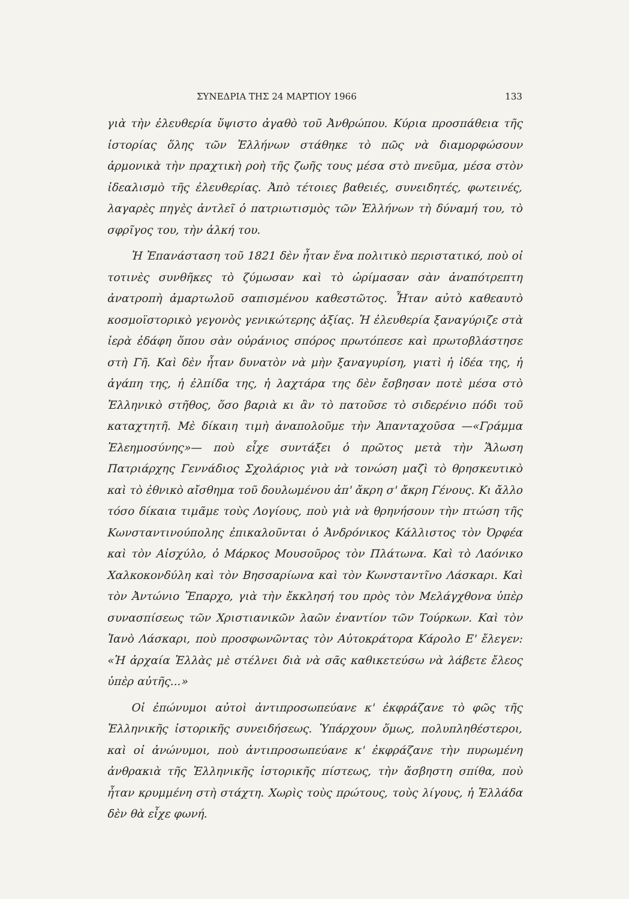ΣΥΝΕΔΡΙΑ ΤΗΣ 24 ΜΑΡΤΙΟΥ 1966 133
γιὰ τὴν ἐλευθερία ὕψιστο ἀγαθὸ τοῦ Ἀνθρώπου. Κύρια προσπάθεια τῆς ἱστορίας ὅλης τῶν Ἑλλήνων στάθηκε τὸ πῶς νὰ διαμορφώσουν ἁρμονικὰ τὴν πραχτικὴ ροὴ τῆς ζωῆς τους μέσα στὸ πνεῦμα, μέσα στὸν ἰδεαλισμὸ τῆς ἐλευθερίας. Ἀπὸ τέτοιες βαθειές, συνειδητές, φωτεινές, λαγαρὲς πηγὲς ἀντλεῖ ὁ πατριωτισμὸς τῶν Ἑλλήνων τὴ δύναμή του, τὸ σφρῖγος του, τὴν ἀλκή του.
Ἡ Ἐπανάσταση τοῦ 1821 δὲν ἦταν ἕνα πολιτικὸ περιστατικό, ποὺ οἱ τοτινὲς συνθῆκες τὸ ζύμωσαν καὶ τὸ ὡρίμασαν σὰν ἀναπότρεπτη ἀνατροπὴ ἁμαρτωλοῦ σαπισμένου καθεστῶτος. Ἦταν αὐτὸ καθεαυτὸ κοσμοϊστορικὸ γεγονὸς γενικώτερης ἀξίας. Ἡ ἐλευθερία ξαναγύριζε στὰ ἱερὰ ἐδάφη ὅπου σὰν οὐράνιος σπόρος πρωτόπεσε καὶ πρωτοβλάστησε στὴ Γῆ. Καὶ δὲν ἦταν δυνατὸν νὰ μὴν ξαναγυρίση, γιατὶ ἡ ἰδέα της, ἡ ἀγάπη της, ἡ ἐλπίδα της, ἡ λαχτάρα της δὲν ἔσβησαν ποτὲ μέσα στὸ Ἑλληνικὸ στῆθος, ὅσο βαριὰ κι ἂν τὸ πατοῦσε τὸ σιδερένιο πόδι τοῦ καταχτητῆ. Μὲ δίκαιη τιμὴ ἀναπολοῦμε τὴν Ἁπανταχοῦσα —«Γράμμα Ἐλεημοσύνης»— ποὺ εἶχε συντάξει ὁ πρῶτος μετὰ τὴν Ἅλωση Πατριάρχης Γεννάδιος Σχολάριος γιὰ νὰ τονώση μαζὶ τὸ θρησκευτικὸ καὶ τὸ ἐθνικὸ αἴσθημα τοῦ δουλωμένου ἀπ' ἄκρη σ' ἄκρη Γένους. Κι ἄλλο τόσο δίκαια τιμᾶμε τοὺς Λογίους, ποὺ γιὰ νὰ θρηνήσουν τὴν πτώση τῆς Κωνσταντινούπολης ἐπικαλοῦνται ὁ Ἀνδρόνικος Κάλλιστος τὸν Ὀρφέα καὶ τὸν Αἰσχύλο, ὁ Μάρκος Μουσοῦρος τὸν Πλάτωνα. Καὶ τὸ Λαόνικο Χαλκοκονδύλη καὶ τὸν Βησσαρίωνα καὶ τὸν Κωνσταντῖνο Λάσκαρι. Καὶ τὸν Ἀντώνιο Ἔπαρχο, γιὰ τὴν ἔκκλησή του πρὸς τὸν Μελάγχθονα ὑπὲρ συνασπίσεως τῶν Χριστιανικῶν λαῶν ἐναντίον τῶν Τούρκων. Καὶ τὸν Ἰανὸ Λάσκαρι, ποὺ προσφωνῶντας τὸν Αὐτοκράτορα Κάρολο Ε' ἔλεγεν: «Ἡ ἀρχαία Ἑλλὰς μὲ στέλνει διὰ νὰ σᾶς καθικετεύσω νὰ λάβετε ἔλεος ὑπὲρ αὐτῆς...»
Οἱ ἐπώνυμοι αὐτοὶ ἀντιπροσωπεύανε κ' ἐκφράζανε τὸ φῶς τῆς Ἑλληνικῆς ἱστορικῆς συνειδήσεως. Ὑπάρχουν ὅμως, πολυπληθέστεροι, καὶ οἱ ἀνώνυμοι, ποὺ ἀντιπροσωπεύανε κ' ἐκφράζανε τὴν πυρωμένη ἀνθρακιὰ τῆς Ἑλληνικῆς ἱστορικῆς πίστεως, τὴν ἄσβηστη σπίθα, ποὺ ἦταν κρυμμένη στὴ στάχτη. Χωρὶς τοὺς πρώτους, τοὺς λίγους, ἡ Ἑλλάδα δὲν θὰ εἶχε φωνή.